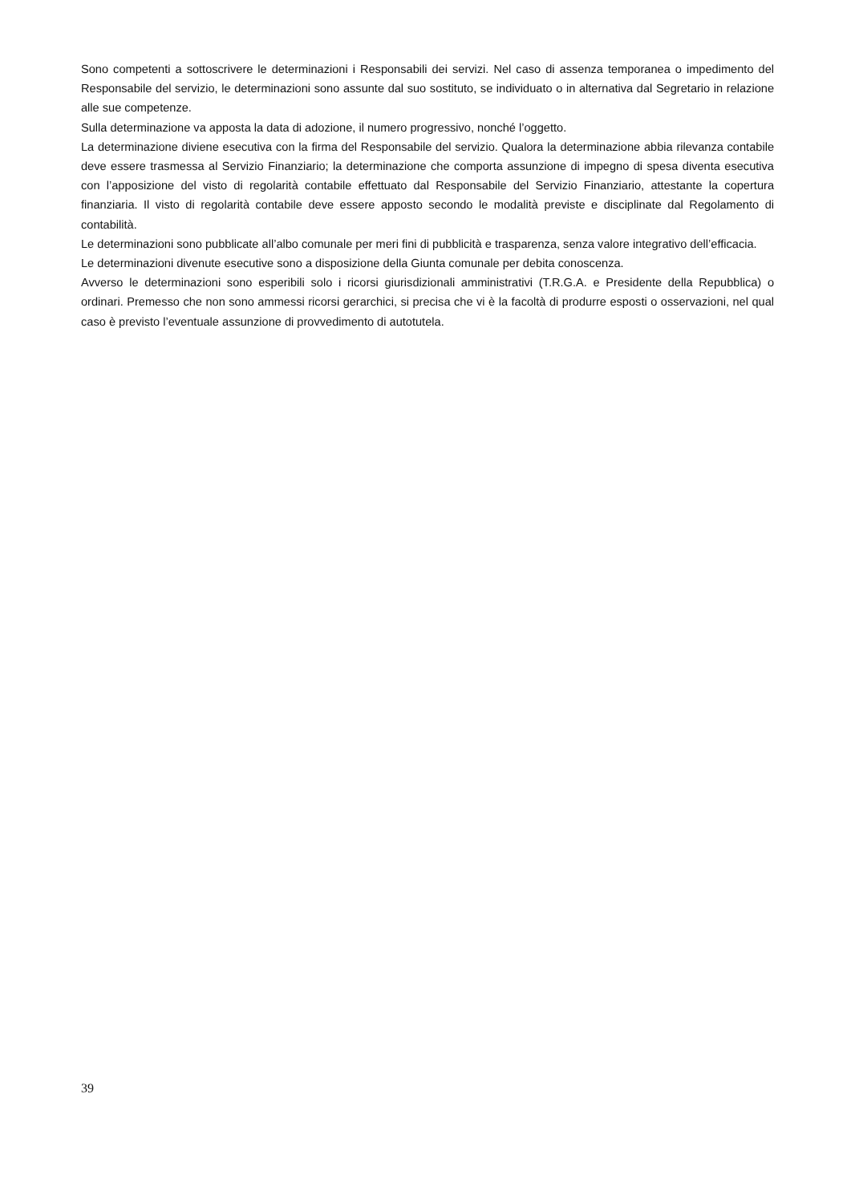Sono competenti a sottoscrivere le determinazioni i Responsabili dei servizi. Nel caso di assenza temporanea o impedimento del Responsabile del servizio, le determinazioni sono assunte dal suo sostituto, se individuato o in alternativa dal Segretario in relazione alle sue competenze.
Sulla determinazione va apposta la data di adozione, il numero progressivo, nonché l’oggetto.
La determinazione diviene esecutiva con la firma del Responsabile del servizio. Qualora la determinazione abbia rilevanza contabile deve essere trasmessa al Servizio Finanziario; la determinazione che comporta assunzione di impegno di spesa diventa esecutiva con l’apposizione del visto di regolarità contabile effettuato dal Responsabile del Servizio Finanziario, attestante la copertura finanziaria. Il visto di regolarità contabile deve essere apposto secondo le modalità previste e disciplinate dal Regolamento di contabilità.
Le determinazioni sono pubblicate all’albo comunale per meri fini di pubblicità e trasparenza, senza valore integrativo dell’efficacia.
Le determinazioni divenute esecutive sono a disposizione della Giunta comunale per debita conoscenza.
Avverso le determinazioni sono esperibili solo i ricorsi giurisdizionali amministrativi (T.R.G.A. e Presidente della Repubblica) o ordinari. Premesso che non sono ammessi ricorsi gerarchici, si precisa che vi è la facoltà di produrre esposti o osservazioni, nel qual caso è previsto l’eventuale assunzione di provvedimento di autotutela.
39